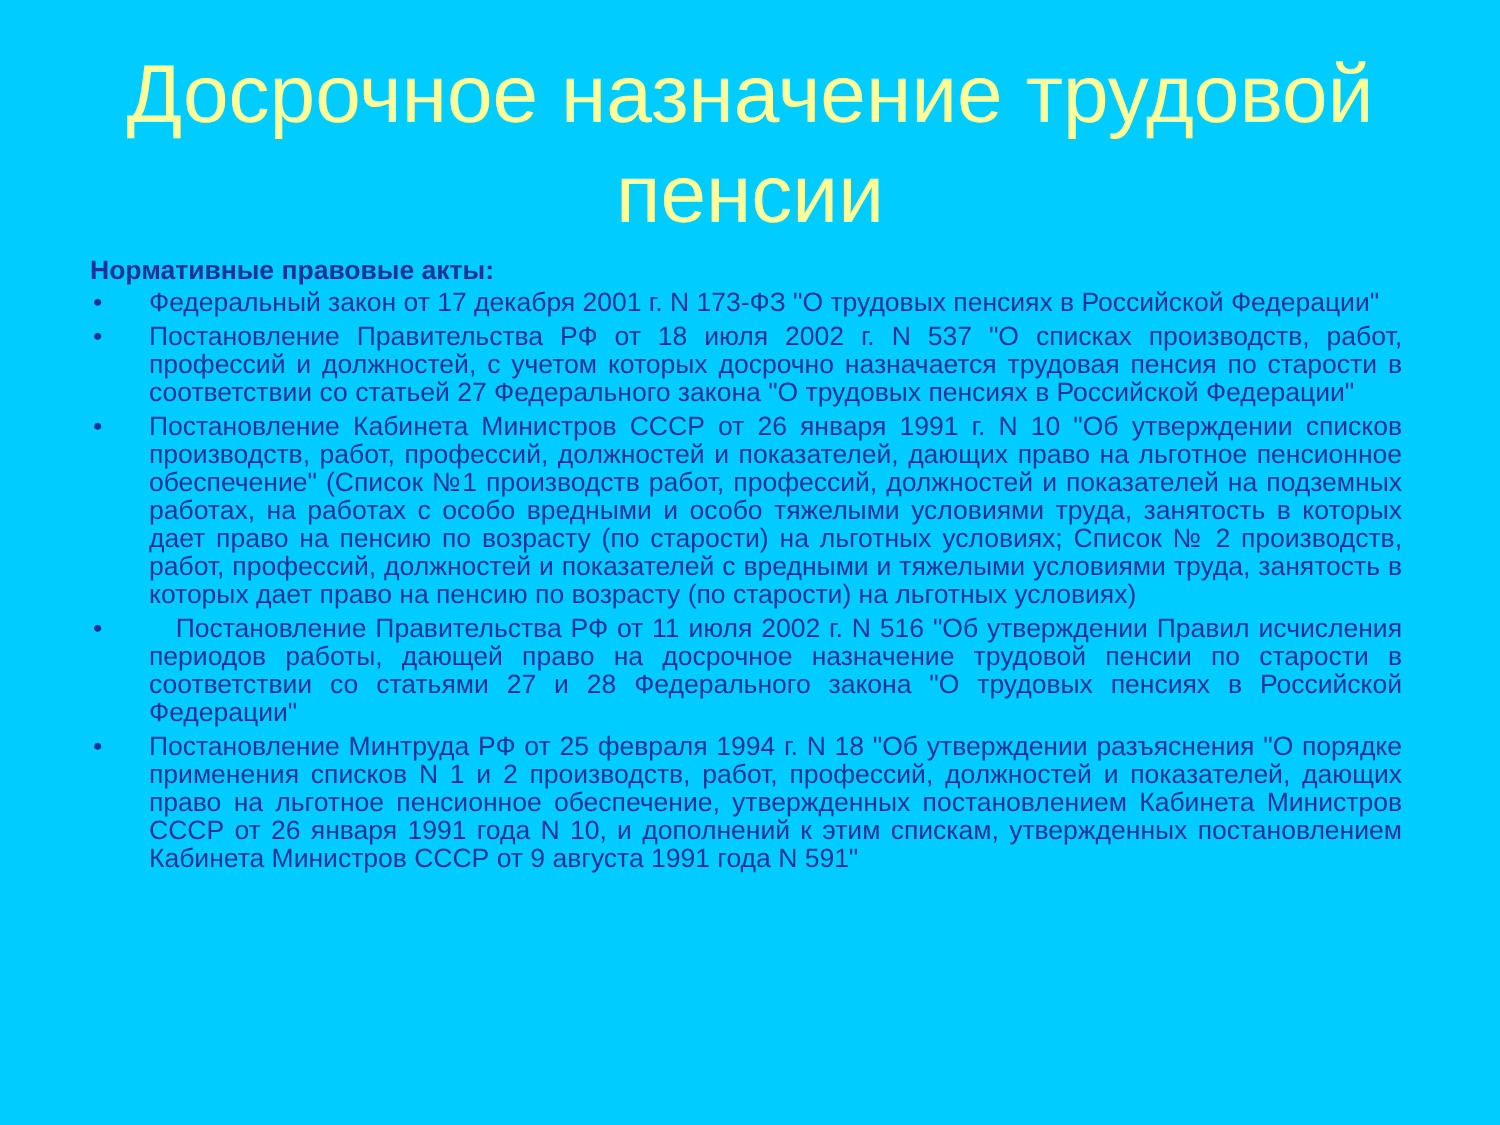Досрочное назначение трудовой
пенсии
Нормативные правовые акты:
• Федеральный закон от 17 декабря 2001 г. N 173-ФЗ "О трудовых пенсиях в Российской Федерации"
• Постановление Правительства РФ от 18 июля 2002 г. N 537 "О списках производств, работ, профессий и должностей, с учетом которых досрочно назначается трудовая пенсия по старости в соответствии со статьей 27 Федерального закона "О трудовых пенсиях в Российской Федерации"
• Постановление Кабинета Министров СССР от 26 января 1991 г. N 10 "Об утверждении списков производств, работ, профессий, должностей и показателей, дающих право на льготное пенсионное обеспечение" (Список №1 производств работ, профессий, должностей и показателей на подземных работах, на работах с особо вредными и особо тяжелыми условиями труда, занятость в которых дает право на пенсию по возрасту (по старости) на льготных условиях; Список № 2 производств, работ, профессий, должностей и показателей с вредными и тяжелыми условиями труда, занятость в которых дает право на пенсию по возрасту (по старости) на льготных условиях)
• Постановление Правительства РФ от 11 июля 2002 г. N 516 "Об утверждении Правил исчисления периодов работы, дающей право на досрочное назначение трудовой пенсии по старости в соответствии со статьями 27 и 28 Федерального закона "О трудовых пенсиях в Российской Федерации"
• Постановление Минтруда РФ от 25 февраля 1994 г. N 18 "Об утверждении разъяснения "О порядке применения списков N 1 и 2 производств, работ, профессий, должностей и показателей, дающих право на льготное пенсионное обеспечение, утвержденных постановлением Кабинета Министров СССР от 26 января 1991 года N 10, и дополнений к этим спискам, утвержденных постановлением Кабинета Министров СССР от 9 августа 1991 года N 591"